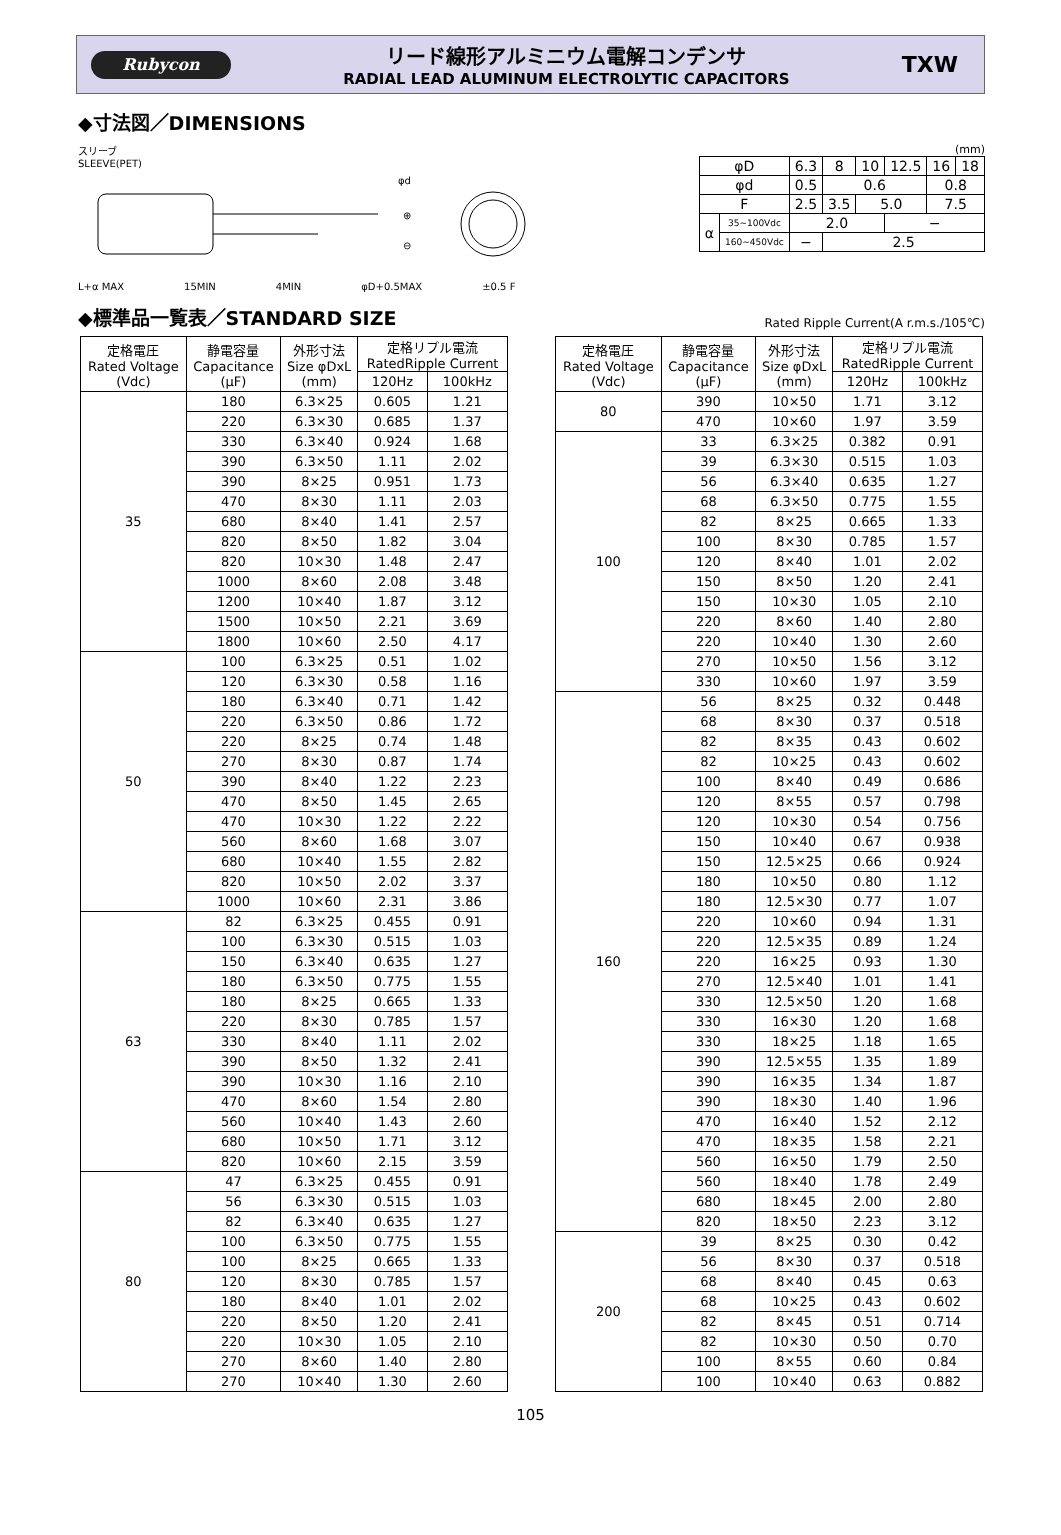Rubycon
リード線形アルミニウム電解コンデンサ
RADIAL LEAD ALUMINUM ELECTROLYTIC CAPACITORS
TXW
◆寸法図／DIMENSIONS
スリーブ
SLEEVE(PET)
φd
⊕
⊖
L+α MAX 15MIN 4MIN φD+0.5MAX ±0.5 F
(mm)
| φD | | 6.3 | 8 | 10 | 12.5 | 16 | 18 |
| φd | | 0.5 | 0.6 | | | 0.8 | |
| F | | 2.5 | 3.5 | 5.0 | | 7.5 | |
| α | 35~100Vdc | 2.0 | | | − | | |
| | 160~450Vdc | − | 2.5 | | | | |
◆標準品一覧表／STANDARD SIZE
Rated Ripple Current(A r.m.s./105℃)
| 定格電圧 Rated Voltage (Vdc) | 静電容量 Capacitance (μF) | 外形寸法 Size φDxL (mm) | 定格リプル電流 RatedRipple Current | |
| --- | --- | --- | --- | --- |
| | | | 120Hz | 100kHz |
| 35 | 180 | 6.3×25 | 0.605 | 1.21 |
| | 220 | 6.3×30 | 0.685 | 1.37 |
| | 330 | 6.3×40 | 0.924 | 1.68 |
| | 390 | 6.3×50 | 1.11 | 2.02 |
| | 390 | 8×25 | 0.951 | 1.73 |
| | 470 | 8×30 | 1.11 | 2.03 |
| | 680 | 8×40 | 1.41 | 2.57 |
| | 820 | 8×50 | 1.82 | 3.04 |
| | 820 | 10×30 | 1.48 | 2.47 |
| | 1000 | 8×60 | 2.08 | 3.48 |
| | 1200 | 10×40 | 1.87 | 3.12 |
| | 1500 | 10×50 | 2.21 | 3.69 |
| | 1800 | 10×60 | 2.50 | 4.17 |
| 50 | 100 | 6.3×25 | 0.51 | 1.02 |
| | 120 | 6.3×30 | 0.58 | 1.16 |
| | 180 | 6.3×40 | 0.71 | 1.42 |
| | 220 | 6.3×50 | 0.86 | 1.72 |
| | 220 | 8×25 | 0.74 | 1.48 |
| | 270 | 8×30 | 0.87 | 1.74 |
| | 390 | 8×40 | 1.22 | 2.23 |
| | 470 | 8×50 | 1.45 | 2.65 |
| | 470 | 10×30 | 1.22 | 2.22 |
| | 560 | 8×60 | 1.68 | 3.07 |
| | 680 | 10×40 | 1.55 | 2.82 |
| | 820 | 10×50 | 2.02 | 3.37 |
| | 1000 | 10×60 | 2.31 | 3.86 |
| 63 | 82 | 6.3×25 | 0.455 | 0.91 |
| | 100 | 6.3×30 | 0.515 | 1.03 |
| | 150 | 6.3×40 | 0.635 | 1.27 |
| | 180 | 6.3×50 | 0.775 | 1.55 |
| | 180 | 8×25 | 0.665 | 1.33 |
| | 220 | 8×30 | 0.785 | 1.57 |
| | 330 | 8×40 | 1.11 | 2.02 |
| | 390 | 8×50 | 1.32 | 2.41 |
| | 390 | 10×30 | 1.16 | 2.10 |
| | 470 | 8×60 | 1.54 | 2.80 |
| | 560 | 10×40 | 1.43 | 2.60 |
| | 680 | 10×50 | 1.71 | 3.12 |
| | 820 | 10×60 | 2.15 | 3.59 |
| 80 | 47 | 6.3×25 | 0.455 | 0.91 |
| | 56 | 6.3×30 | 0.515 | 1.03 |
| | 82 | 6.3×40 | 0.635 | 1.27 |
| | 100 | 6.3×50 | 0.775 | 1.55 |
| | 100 | 8×25 | 0.665 | 1.33 |
| | 120 | 8×30 | 0.785 | 1.57 |
| | 180 | 8×40 | 1.01 | 2.02 |
| | 220 | 8×50 | 1.20 | 2.41 |
| | 220 | 10×30 | 1.05 | 2.10 |
| | 270 | 8×60 | 1.40 | 2.80 |
| | 270 | 10×40 | 1.30 | 2.60 |
| 定格電圧 Rated Voltage (Vdc) | 静電容量 Capacitance (μF) | 外形寸法 Size φDxL (mm) | 定格リプル電流 RatedRipple Current | |
| --- | --- | --- | --- | --- |
| | | | 120Hz | 100kHz |
| 80 | 390 | 10×50 | 1.71 | 3.12 |
| | 470 | 10×60 | 1.97 | 3.59 |
| 100 | 33 | 6.3×25 | 0.382 | 0.91 |
| | 39 | 6.3×30 | 0.515 | 1.03 |
| | 56 | 6.3×40 | 0.635 | 1.27 |
| | 68 | 6.3×50 | 0.775 | 1.55 |
| | 82 | 8×25 | 0.665 | 1.33 |
| | 100 | 8×30 | 0.785 | 1.57 |
| | 120 | 8×40 | 1.01 | 2.02 |
| | 150 | 8×50 | 1.20 | 2.41 |
| | 150 | 10×30 | 1.05 | 2.10 |
| | 220 | 8×60 | 1.40 | 2.80 |
| | 220 | 10×40 | 1.30 | 2.60 |
| | 270 | 10×50 | 1.56 | 3.12 |
| | 330 | 10×60 | 1.97 | 3.59 |
| 160 | 56 | 8×25 | 0.32 | 0.448 |
| | 68 | 8×30 | 0.37 | 0.518 |
| | 82 | 8×35 | 0.43 | 0.602 |
| | 82 | 10×25 | 0.43 | 0.602 |
| | 100 | 8×40 | 0.49 | 0.686 |
| | 120 | 8×55 | 0.57 | 0.798 |
| | 120 | 10×30 | 0.54 | 0.756 |
| | 150 | 10×40 | 0.67 | 0.938 |
| | 150 | 12.5×25 | 0.66 | 0.924 |
| | 180 | 10×50 | 0.80 | 1.12 |
| | 180 | 12.5×30 | 0.77 | 1.07 |
| | 220 | 10×60 | 0.94 | 1.31 |
| | 220 | 12.5×35 | 0.89 | 1.24 |
| | 220 | 16×25 | 0.93 | 1.30 |
| | 270 | 12.5×40 | 1.01 | 1.41 |
| | 330 | 12.5×50 | 1.20 | 1.68 |
| | 330 | 16×30 | 1.20 | 1.68 |
| | 330 | 18×25 | 1.18 | 1.65 |
| | 390 | 12.5×55 | 1.35 | 1.89 |
| | 390 | 16×35 | 1.34 | 1.87 |
| | 390 | 18×30 | 1.40 | 1.96 |
| | 470 | 16×40 | 1.52 | 2.12 |
| | 470 | 18×35 | 1.58 | 2.21 |
| | 560 | 16×50 | 1.79 | 2.50 |
| | 560 | 18×40 | 1.78 | 2.49 |
| | 680 | 18×45 | 2.00 | 2.80 |
| | 820 | 18×50 | 2.23 | 3.12 |
| 200 | 39 | 8×25 | 0.30 | 0.42 |
| | 56 | 8×30 | 0.37 | 0.518 |
| | 68 | 8×40 | 0.45 | 0.63 |
| | 68 | 10×25 | 0.43 | 0.602 |
| | 82 | 8×45 | 0.51 | 0.714 |
| | 82 | 10×30 | 0.50 | 0.70 |
| | 100 | 8×55 | 0.60 | 0.84 |
| | 100 | 10×40 | 0.63 | 0.882 |
105